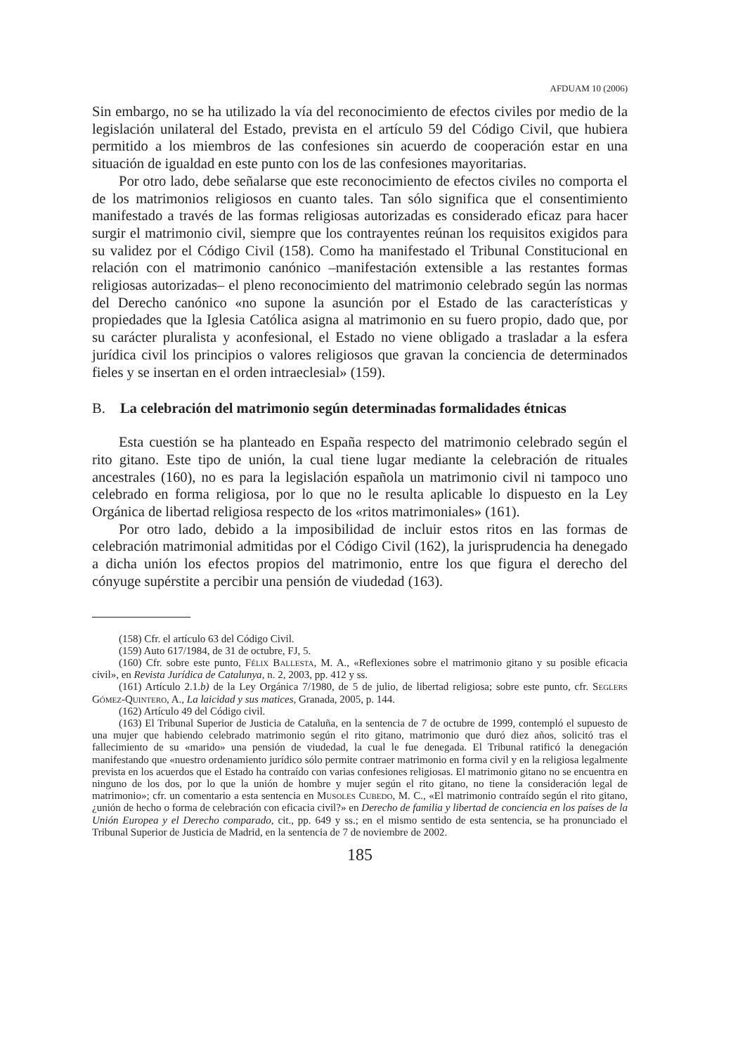AFDUAM 10 (2006)
Sin embargo, no se ha utilizado la vía del reconocimiento de efectos civiles por medio de la legislación unilateral del Estado, prevista en el artículo 59 del Código Civil, que hubiera permitido a los miembros de las confesiones sin acuerdo de cooperación estar en una situación de igualdad en este punto con los de las confesiones mayoritarias.
Por otro lado, debe señalarse que este reconocimiento de efectos civiles no comporta el de los matrimonios religiosos en cuanto tales. Tan sólo significa que el consentimiento manifestado a través de las formas religiosas autorizadas es considerado eficaz para hacer surgir el matrimonio civil, siempre que los contrayentes reúnan los requisitos exigidos para su validez por el Código Civil (158). Como ha manifestado el Tribunal Constitucional en relación con el matrimonio canónico –manifestación extensible a las restantes formas religiosas autorizadas– el pleno reconocimiento del matrimonio celebrado según las normas del Derecho canónico «no supone la asunción por el Estado de las características y propiedades que la Iglesia Católica asigna al matrimonio en su fuero propio, dado que, por su carácter pluralista y aconfesional, el Estado no viene obligado a trasladar a la esfera jurídica civil los principios o valores religiosos que gravan la conciencia de determinados fieles y se insertan en el orden intraeclesial» (159).
B. La celebración del matrimonio según determinadas formalidades étnicas
Esta cuestión se ha planteado en España respecto del matrimonio celebrado según el rito gitano. Este tipo de unión, la cual tiene lugar mediante la celebración de rituales ancestrales (160), no es para la legislación española un matrimonio civil ni tampoco uno celebrado en forma religiosa, por lo que no le resulta aplicable lo dispuesto en la Ley Orgánica de libertad religiosa respecto de los «ritos matrimoniales» (161).
Por otro lado, debido a la imposibilidad de incluir estos ritos en las formas de celebración matrimonial admitidas por el Código Civil (162), la jurisprudencia ha denegado a dicha unión los efectos propios del matrimonio, entre los que figura el derecho del cónyuge supérstite a percibir una pensión de viudedad (163).
(158) Cfr. el artículo 63 del Código Civil.
(159) Auto 617/1984, de 31 de octubre, FJ, 5.
(160) Cfr. sobre este punto, Félix Ballesta, M. A., «Reflexiones sobre el matrimonio gitano y su posible eficacia civil», en Revista Jurídica de Catalunya, n. 2, 2003, pp. 412 y ss.
(161) Artículo 2.1.b) de la Ley Orgánica 7/1980, de 5 de julio, de libertad religiosa; sobre este punto, cfr. Seglers Gómez-Quintero, A., La laicidad y sus matices, Granada, 2005, p. 144.
(162) Artículo 49 del Código civil.
(163) El Tribunal Superior de Justicia de Cataluña, en la sentencia de 7 de octubre de 1999, contempló el supuesto de una mujer que habiendo celebrado matrimonio según el rito gitano, matrimonio que duró diez años, solicitó tras el fallecimiento de su «marido» una pensión de viudedad, la cual le fue denegada. El Tribunal ratificó la denegación manifestando que «nuestro ordenamiento jurídico sólo permite contraer matrimonio en forma civil y en la religiosa legalmente prevista en los acuerdos que el Estado ha contraído con varias confesiones religiosas. El matrimonio gitano no se encuentra en ninguno de los dos, por lo que la unión de hombre y mujer según el rito gitano, no tiene la consideración legal de matrimonio»; cfr. un comentario a esta sentencia en Musoles Cubedo, M. C., «El matrimonio contraído según el rito gitano, ¿unión de hecho o forma de celebración con eficacia civil?» en Derecho de familia y libertad de conciencia en los países de la Unión Europea y el Derecho comparado, cit., pp. 649 y ss.; en el mismo sentido de esta sentencia, se ha pronunciado el Tribunal Superior de Justicia de Madrid, en la sentencia de 7 de noviembre de 2002.
185